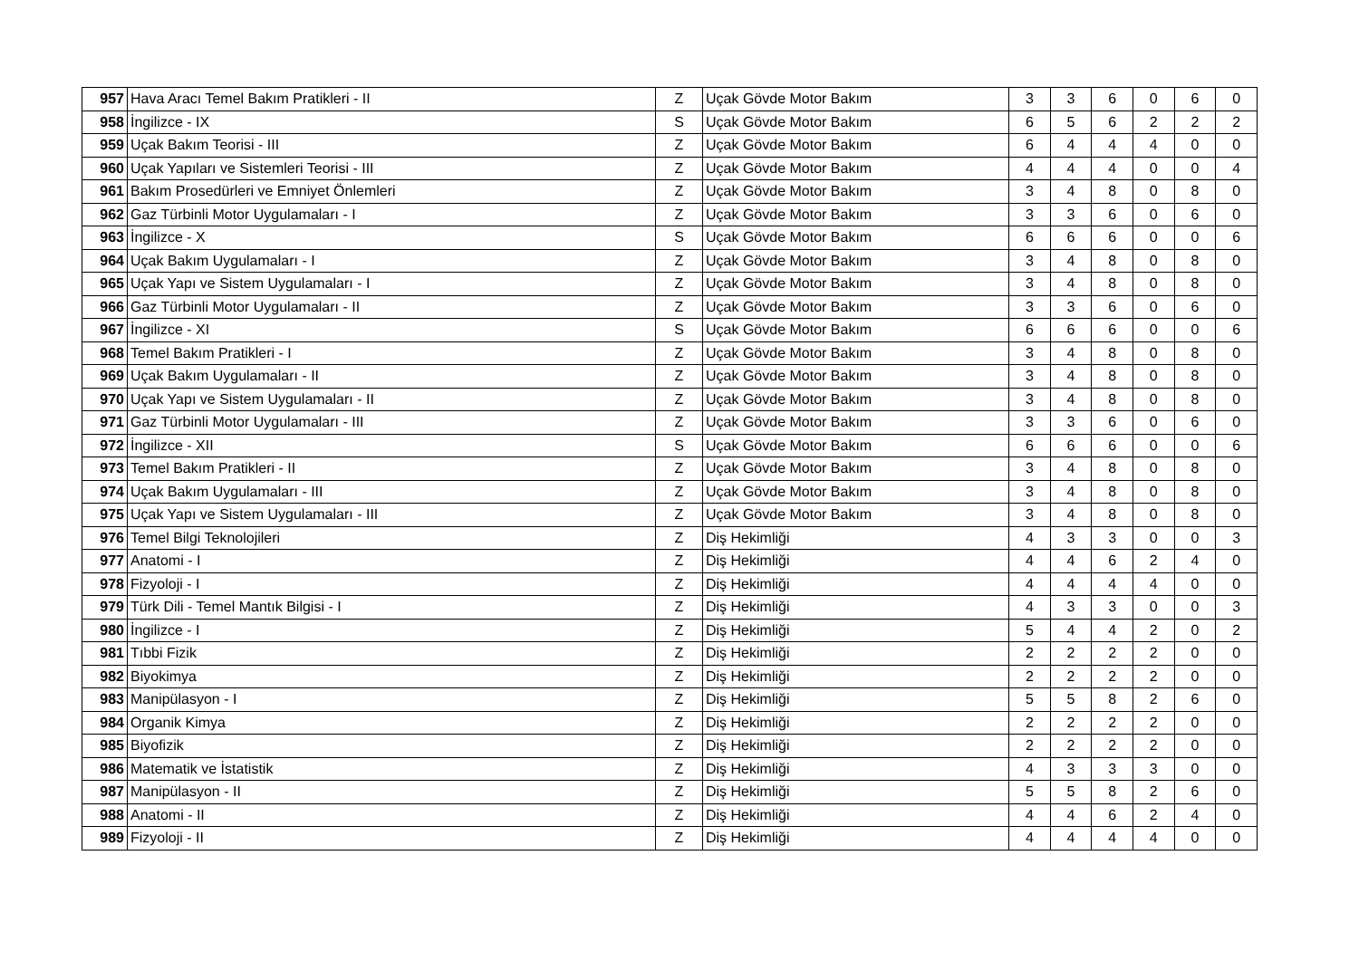| 957 | Hava Aracı Temel Bakım Pratikleri - II | Z | Uçak Gövde Motor Bakım | 3 | 3 | 6 | 0 | 6 | 0 |
| 958 | İngilizce - IX | S | Uçak Gövde Motor Bakım | 6 | 5 | 6 | 2 | 2 | 2 |
| 959 | Uçak Bakım Teorisi - III | Z | Uçak Gövde Motor Bakım | 6 | 4 | 4 | 4 | 0 | 0 |
| 960 | Uçak Yapıları ve Sistemleri Teorisi - III | Z | Uçak Gövde Motor Bakım | 4 | 4 | 4 | 0 | 0 | 4 |
| 961 | Bakım Prosedürleri ve Emniyet Önlemleri | Z | Uçak Gövde Motor Bakım | 3 | 4 | 8 | 0 | 8 | 0 |
| 962 | Gaz Türbinli Motor Uygulamaları - I | Z | Uçak Gövde Motor Bakım | 3 | 3 | 6 | 0 | 6 | 0 |
| 963 | İngilizce - X | S | Uçak Gövde Motor Bakım | 6 | 6 | 6 | 0 | 0 | 6 |
| 964 | Uçak Bakım Uygulamaları - I | Z | Uçak Gövde Motor Bakım | 3 | 4 | 8 | 0 | 8 | 0 |
| 965 | Uçak Yapı ve Sistem Uygulamaları - I | Z | Uçak Gövde Motor Bakım | 3 | 4 | 8 | 0 | 8 | 0 |
| 966 | Gaz Türbinli Motor Uygulamaları - II | Z | Uçak Gövde Motor Bakım | 3 | 3 | 6 | 0 | 6 | 0 |
| 967 | İngilizce - XI | S | Uçak Gövde Motor Bakım | 6 | 6 | 6 | 0 | 0 | 6 |
| 968 | Temel Bakım Pratikleri - I | Z | Uçak Gövde Motor Bakım | 3 | 4 | 8 | 0 | 8 | 0 |
| 969 | Uçak Bakım Uygulamaları - II | Z | Uçak Gövde Motor Bakım | 3 | 4 | 8 | 0 | 8 | 0 |
| 970 | Uçak Yapı ve Sistem Uygulamaları - II | Z | Uçak Gövde Motor Bakım | 3 | 4 | 8 | 0 | 8 | 0 |
| 971 | Gaz Türbinli Motor Uygulamaları - III | Z | Uçak Gövde Motor Bakım | 3 | 3 | 6 | 0 | 6 | 0 |
| 972 | İngilizce - XII | S | Uçak Gövde Motor Bakım | 6 | 6 | 6 | 0 | 0 | 6 |
| 973 | Temel Bakım Pratikleri - II | Z | Uçak Gövde Motor Bakım | 3 | 4 | 8 | 0 | 8 | 0 |
| 974 | Uçak Bakım Uygulamaları - III | Z | Uçak Gövde Motor Bakım | 3 | 4 | 8 | 0 | 8 | 0 |
| 975 | Uçak Yapı ve Sistem Uygulamaları - III | Z | Uçak Gövde Motor Bakım | 3 | 4 | 8 | 0 | 8 | 0 |
| 976 | Temel Bilgi Teknolojileri | Z | Diş Hekimliği | 4 | 3 | 3 | 0 | 0 | 3 |
| 977 | Anatomi - I | Z | Diş Hekimliği | 4 | 4 | 6 | 2 | 4 | 0 |
| 978 | Fizyoloji - I | Z | Diş Hekimliği | 4 | 4 | 4 | 4 | 0 | 0 |
| 979 | Türk Dili - Temel Mantık Bilgisi - I | Z | Diş Hekimliği | 4 | 3 | 3 | 0 | 0 | 3 |
| 980 | İngilizce - I | Z | Diş Hekimliği | 5 | 4 | 4 | 2 | 0 | 2 |
| 981 | Tıbbi Fizik | Z | Diş Hekimliği | 2 | 2 | 2 | 2 | 0 | 0 |
| 982 | Biyokimya | Z | Diş Hekimliği | 2 | 2 | 2 | 2 | 0 | 0 |
| 983 | Manipülasyon - I | Z | Diş Hekimliği | 5 | 5 | 8 | 2 | 6 | 0 |
| 984 | Organik Kimya | Z | Diş Hekimliği | 2 | 2 | 2 | 2 | 0 | 0 |
| 985 | Biyofizik | Z | Diş Hekimliği | 2 | 2 | 2 | 2 | 0 | 0 |
| 986 | Matematik ve İstatistik | Z | Diş Hekimliği | 4 | 3 | 3 | 3 | 0 | 0 |
| 987 | Manipülasyon - II | Z | Diş Hekimliği | 5 | 5 | 8 | 2 | 6 | 0 |
| 988 | Anatomi - II | Z | Diş Hekimliği | 4 | 4 | 6 | 2 | 4 | 0 |
| 989 | Fizyoloji - II | Z | Diş Hekimliği | 4 | 4 | 4 | 4 | 0 | 0 |